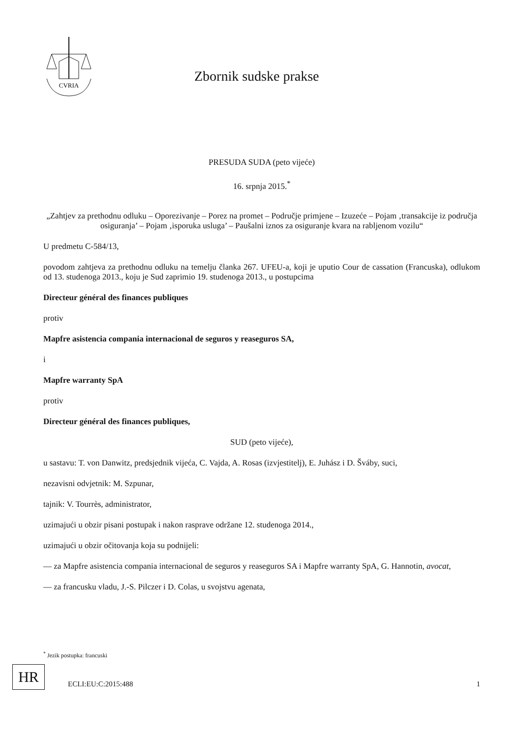CVRIA
Zbornik sudske prakse
PRESUDA SUDA (peto vijeće)
16. srpnja 2015.<sup>*</sup>
„Zahtjev za prethodnu odluku – Oporezivanje – Porez na promet – Područje primjene – Izuzeće – Pojam ‚transakcije iz područja osiguranja’ – Pojam ‚isporuka usluga’ – Paušalni iznos za osiguranje kvara na rabljenom vozilu“
U predmetu C-584/13,
povodom zahtjeva za prethodnu odluku na temelju članka 267. UFEU-a, koji je uputio Cour de cassation (Francuska), odlukom od 13. studenoga 2013., koju je Sud zaprimio 19. studenoga 2013., u postupcima
Directeur général des finances publiques
protiv
Mapfre asistencia compania internacional de seguros y reaseguros SA,
i
Mapfre warranty SpA
protiv
Directeur général des finances publiques,
SUD (peto vijeće),
u sastavu: T. von Danwitz, predsjednik vijeća, C. Vajda, A. Rosas (izvjestitelj), E. Juhász i D. Šváby, suci,
nezavisni odvjetnik: M. Szpunar,
tajnik: V. Tourrès, administrator,
uzimajući u obzir pisani postupak i nakon rasprave održane 12. studenoga 2014.,
uzimajući u obzir očitovanja koja su podnijeli:
— za Mapfre asistencia compania internacional de seguros y reaseguros SA i Mapfre warranty SpA, G. Hannotin, avocat,
— za francusku vladu, J.-S. Pilczer i D. Colas, u svojstvu agenata,
<sup>*</sup> Jezik postupka: francuski
HR
ECLI:EU:C:2015:488 1